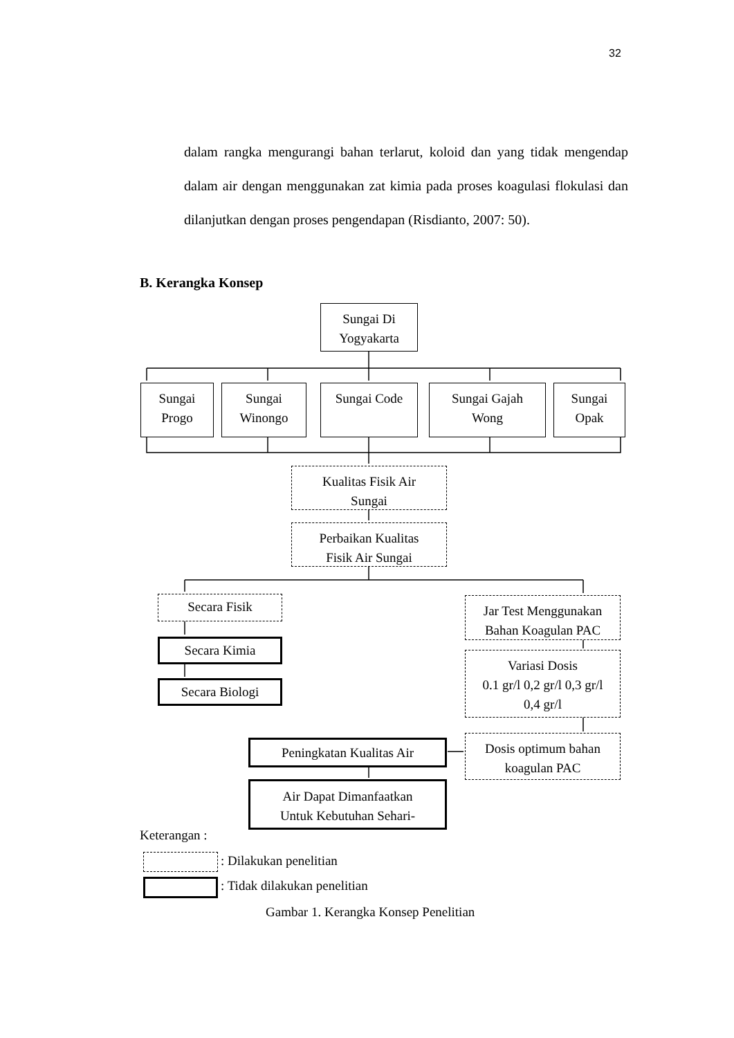32
dalam rangka mengurangi bahan terlarut, koloid dan yang tidak mengendap dalam air dengan menggunakan zat kimia pada proses koagulasi flokulasi dan dilanjutkan dengan proses pengendapan (Risdianto, 2007: 50).
B. Kerangka Konsep
Sungai Di
Yogyakarta
Sungai
Progo
Sungai
Winongo
Sungai Code
Sungai Gajah
Wong
Sungai
Opak
Kualitas Fisik Air
Sungai
Perbaikan Kualitas
Fisik Air Sungai
Secara Fisik
Secara Kimia
Secara Biologi
Jar Test Menggunakan
Bahan Koagulan PAC
Variasi Dosis
0.1 gr/l 0,2 gr/l 0,3 gr/l
0,4 gr/l
Dosis optimum bahan
koagulan PAC
Peningkatan Kualitas Air
Air Dapat Dimanfaatkan
Untuk Kebutuhan Sehari-
Keterangan :
: Dilakukan penelitian
: Tidak dilakukan penelitian
Gambar 1. Kerangka Konsep Penelitian